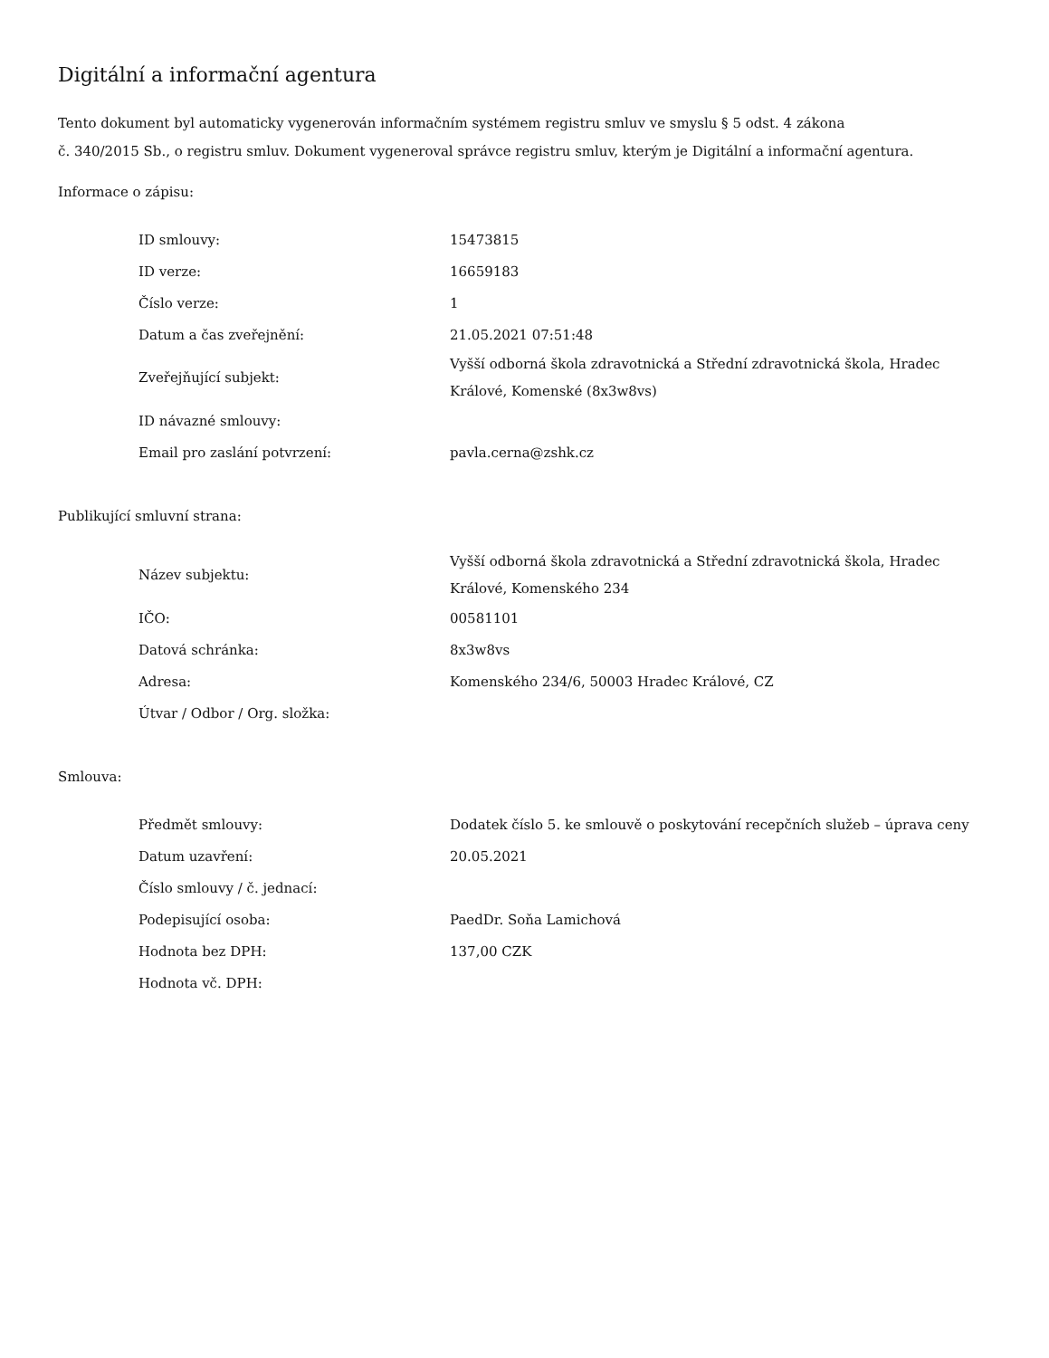Digitální a informační agentura
Tento dokument byl automaticky vygenerován informačním systémem registru smluv ve smyslu § 5 odst. 4 zákona
č. 340/2015 Sb., o registru smluv. Dokument vygeneroval správce registru smluv, kterým je Digitální a informační agentura.
Informace o zápisu:
| ID smlouvy: | 15473815 |
| ID verze: | 16659183 |
| Číslo verze: | 1 |
| Datum a čas zveřejnění: | 21.05.2021 07:51:48 |
| Zveřejňující subjekt: | Vyšší odborná škola zdravotnická a Střední zdravotnická škola, Hradec Králové, Komenské (8x3w8vs) |
| ID návazné smlouvy: | |
| Email pro zaslání potvrzení: | pavla.cerna@zshk.cz |
Publikující smluvní strana:
| Název subjektu: | Vyšší odborná škola zdravotnická a Střední zdravotnická škola, Hradec Králové, Komenského 234 |
| IČO: | 00581101 |
| Datová schránka: | 8x3w8vs |
| Adresa: | Komenského 234/6, 50003 Hradec Králové, CZ |
| Útvar / Odbor / Org. složka: | |
Smlouva:
| Předmět smlouvy: | Dodatek číslo 5. ke smlouvě o poskytování recepčních služeb – úprava ceny |
| Datum uzavření: | 20.05.2021 |
| Číslo smlouvy / č. jednací: | |
| Podepisující osoba: | PaedDr. Soňa Lamichová |
| Hodnota bez DPH: | 137,00 CZK |
| Hodnota vč. DPH: | |